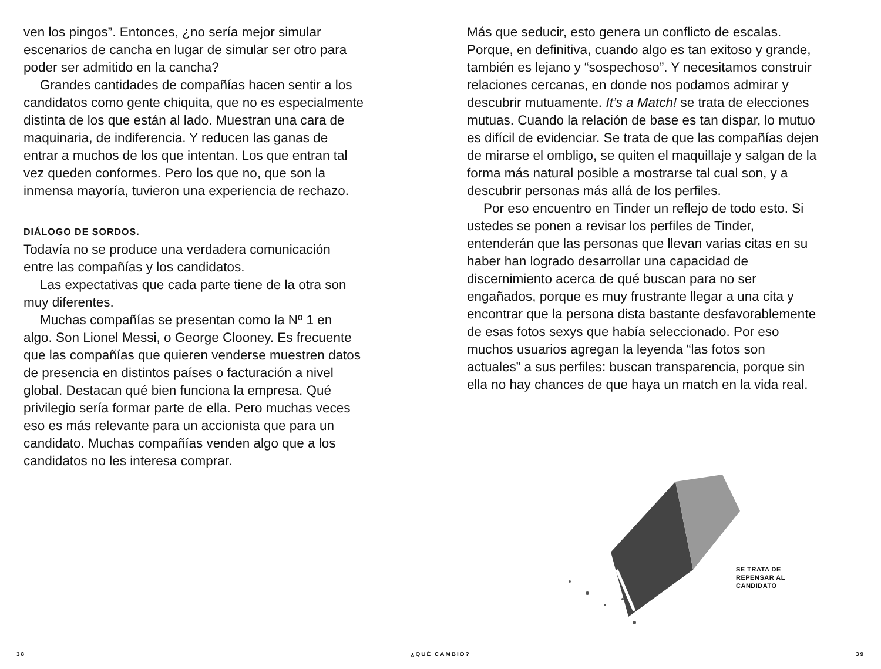ven los pingos”. Entonces, ¿no sería mejor simular escenarios de cancha en lugar de simular ser otro para poder ser admitido en la cancha?
Grandes cantidades de compañías hacen sentir a los candidatos como gente chiquita, que no es especialmente distinta de los que están al lado. Muestran una cara de maquinaria, de indiferencia. Y reducen las ganas de entrar a muchos de los que intentan. Los que entran tal vez queden conformes. Pero los que no, que son la inmensa mayoría, tuvieron una experiencia de rechazo.
DIÁLOGO DE SORDOS.
Todavía no se produce una verdadera comunicación entre las compañías y los candidatos.
Las expectativas que cada parte tiene de la otra son muy diferentes.
Muchas compañías se presentan como la Nº 1 en algo. Son Lionel Messi, o George Clooney. Es frecuente que las compañías que quieren venderse muestren datos de presencia en distintos países o facturación a nivel global. Destacan qué bien funciona la empresa. Qué privilegio sería formar parte de ella. Pero muchas veces eso es más relevante para un accionista que para un candidato. Muchas compañías venden algo que a los candidatos no les interesa comprar.
Más que seducir, esto genera un conflicto de escalas. Porque, en definitiva, cuando algo es tan exitoso y grande, también es lejano y “sospechoso”. Y necesitamos construir relaciones cercanas, en donde nos podamos admirar y descubrir mutuamente. It’s a Match! se trata de elecciones mutuas. Cuando la relación de base es tan dispar, lo mutuo es difícil de evidenciar. Se trata de que las compañías dejen de mirarse el ombligo, se quiten el maquillaje y salgan de la forma más natural posible a mostrarse tal cual son, y a descubrir personas más allá de los perfiles.
Por eso encuentro en Tinder un reflejo de todo esto. Si ustedes se ponen a revisar los perfiles de Tinder, entenderán que las personas que llevan varias citas en su haber han logrado desarrollar una capacidad de discernimiento acerca de qué buscan para no ser engañados, porque es muy frustrante llegar a una cita y encontrar que la persona dista bastante desfavorablemente de esas fotos sexys que había seleccionado. Por eso muchos usuarios agregan la leyenda “las fotos son actuales” a sus perfiles: buscan transparencia, porque sin ella no hay chances de que haya un match en la vida real.
SE TRATA DE
REPENSAR AL
CANDIDATO
38 ¿QUÉ CAMBIÓ? 39